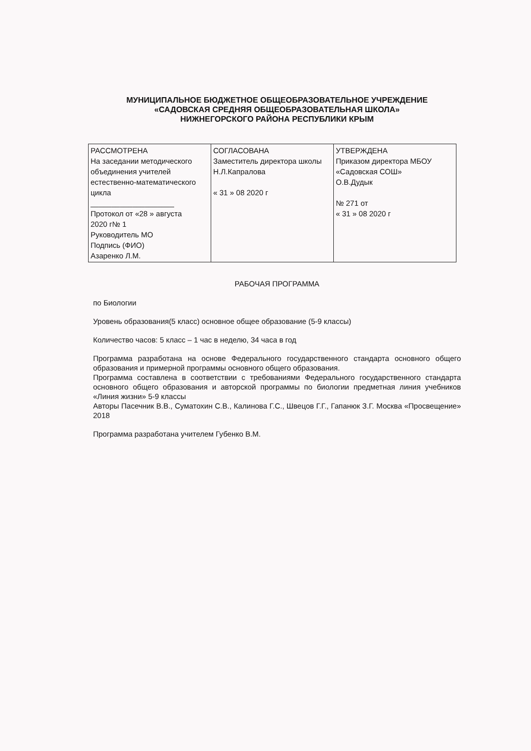МУНИЦИПАЛЬНОЕ БЮДЖЕТНОЕ ОБЩЕОБРАЗОВАТЕЛЬНОЕ УЧРЕЖДЕНИЕ
«САДОВСКАЯ СРЕДНЯЯ ОБЩЕОБРАЗОВАТЕЛЬНАЯ ШКОЛА»
НИЖНЕГОРСКОГО РАЙОНА РЕСПУБЛИКИ КРЫМ
| РАССМОТРЕНА На заседании методического объединения учителей естественно-математического цикла ____________________ Протокол от «28 » августа 2020 г№ 1 Руководитель МО Подпись (ФИО) Азаренко Л.М. | СОГЛАСОВАНА Заместитель директора школы Н.Л.Капралова « 31 » 08 2020 г | УТВЕРЖДЕНА Приказом директора МБОУ «Садовская СОШ» О.В.Дудык № 271 от « 31 » 08 2020 г |
РАБОЧАЯ ПРОГРАММА
по Биологии
Уровень образования(5 класс) основное общее образование (5-9 классы)
Количество часов: 5 класс – 1 час в неделю, 34 часа в год
Программа разработана на основе Федерального государственного стандарта основного общего образования и примерной программы основного общего образования.
Программа составлена в соответствии с требованиями Федерального государственного стандарта основного общего образования и авторской программы по биологии предметная линия учебников «Линия жизни» 5-9 классы
Авторы Пасечник В.В., Суматохин С.В., Калинова Г.С., Швецов Г.Г., Гапанюк З.Г. Москва «Просвещение» 2018
Программа разработана учителем Губенко В.М.